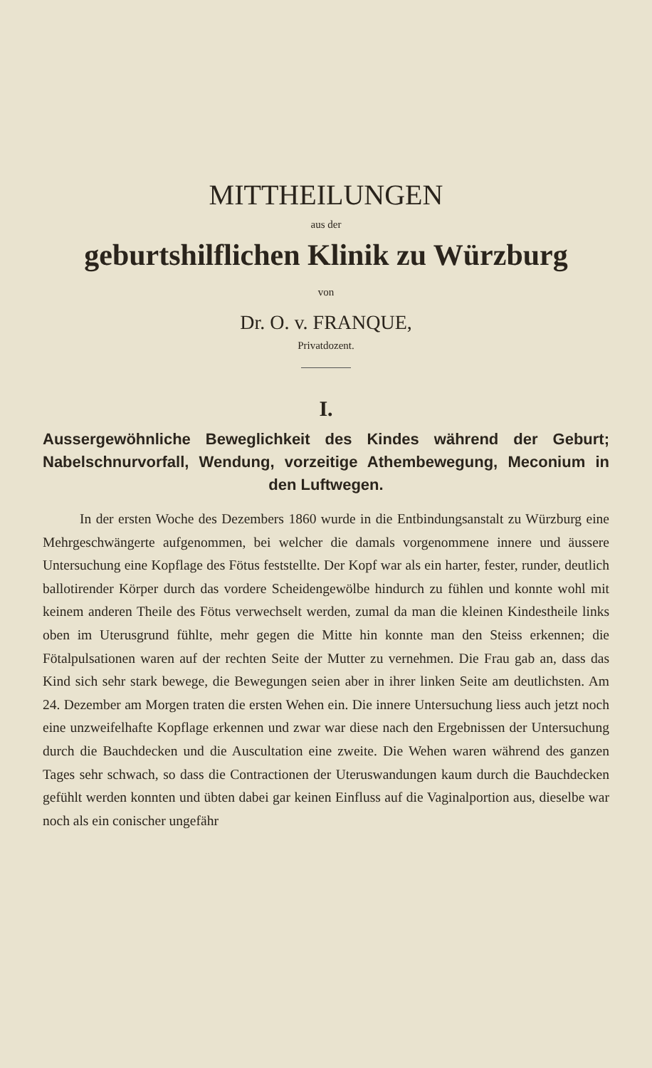MITTHEILUNGEN
aus der
geburtshilflichen Klinik zu Würzburg
von
Dr. O. v. FRANQUE,
Privatdozent.
I.
Aussergewöhnliche Beweglichkeit des Kindes während der Geburt; Nabelschnurvorfall, Wendung, vorzeitige Athembewegung, Meconium in den Luftwegen.
In der ersten Woche des Dezembers 1860 wurde in die Entbindungsanstalt zu Würzburg eine Mehrgeschwängerte aufgenommen, bei welcher die damals vorgenommene innere und äussere Untersuchung eine Kopflage des Fötus feststellte. Der Kopf war als ein harter, fester, runder, deutlich ballotirender Körper durch das vordere Scheidengewölbe hindurch zu fühlen und konnte wohl mit keinem anderen Theile des Fötus verwechselt werden, zumal da man die kleinen Kindestheile links oben im Uterusgrund fühlte, mehr gegen die Mitte hin konnte man den Steiss erkennen; die Fötalpulsationen waren auf der rechten Seite der Mutter zu vernehmen. Die Frau gab an, dass das Kind sich sehr stark bewege, die Bewegungen seien aber in ihrer linken Seite am deutlichsten. Am 24. Dezember am Morgen traten die ersten Wehen ein. Die innere Untersuchung liess auch jetzt noch eine unzweifelhafte Kopflage erkennen und zwar war diese nach den Ergebnissen der Untersuchung durch die Bauchdecken und die Auscultation eine zweite. Die Wehen waren während des ganzen Tages sehr schwach, so dass die Contractionen der Uteruswandungen kaum durch die Bauchdecken gefühlt werden konnten und übten dabei gar keinen Einfluss auf die Vaginalportion aus, dieselbe war noch als ein conischer ungefähr